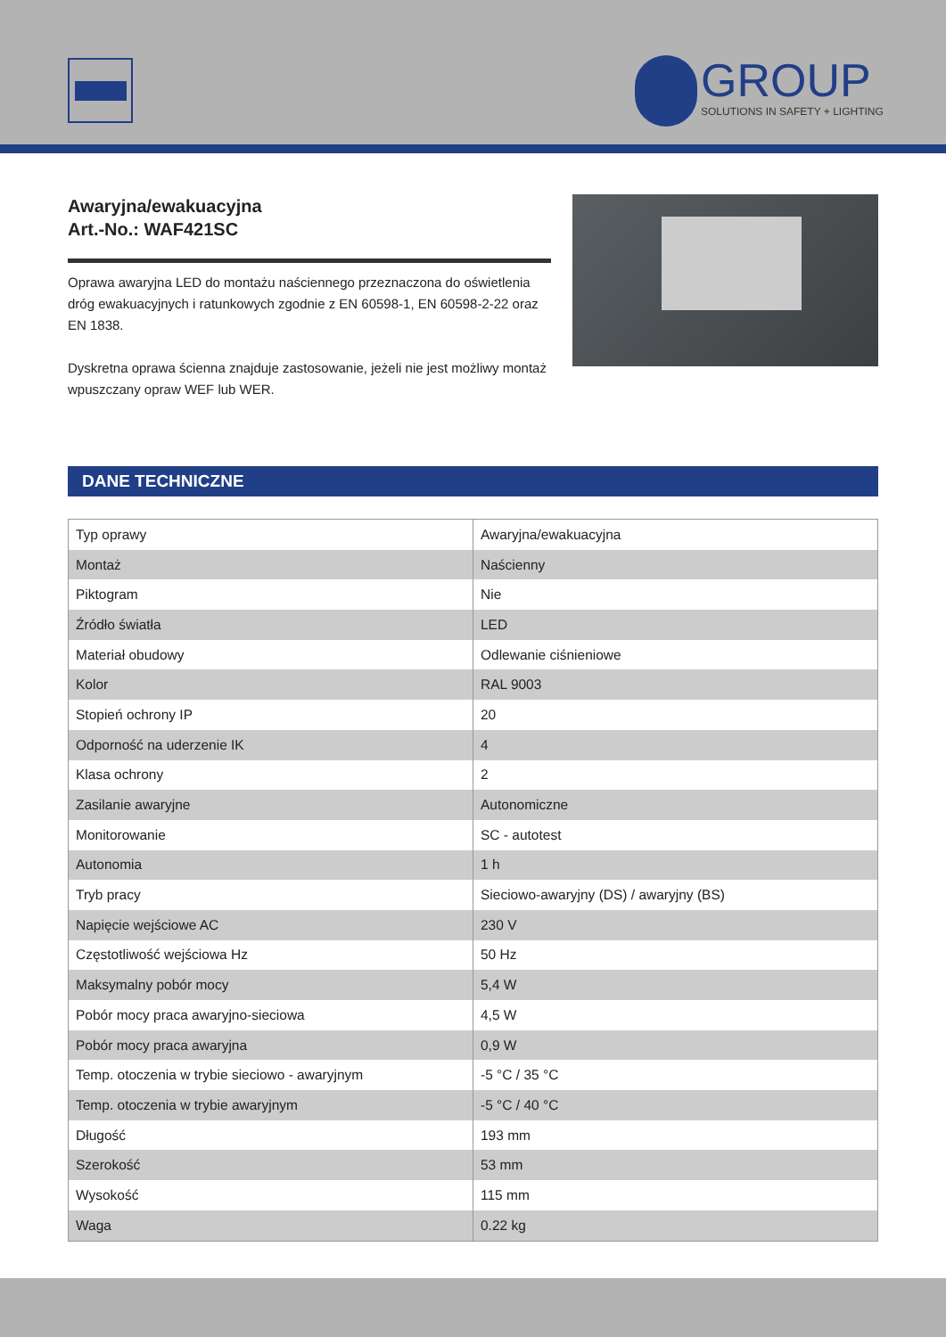GROUP
SOLUTIONS IN SAFETY + LIGHTING
Awaryjna/ewakuacyjna
Art.-No.: WAF421SC
Oprawa awaryjna LED do montażu naściennego przeznaczona do oświetlenia dróg ewakuacyjnych i ratunkowych zgodnie z EN 60598-1, EN 60598-2-22 oraz EN 1838.
Dyskretna oprawa ścienna znajduje zastosowanie, jeżeli nie jest możliwy montaż wpuszczany opraw WEF lub WER.
DANE TECHNICZNE
| Typ oprawy | Awaryjna/ewakuacyjna |
| Montaż | Naścienny |
| Piktogram | Nie |
| Źródło światła | LED |
| Materiał obudowy | Odlewanie ciśnieniowe |
| Kolor | RAL 9003 |
| Stopień ochrony IP | 20 |
| Odporność na uderzenie IK | 4 |
| Klasa ochrony | 2 |
| Zasilanie awaryjne | Autonomiczne |
| Monitorowanie | SC - autotest |
| Autonomia | 1 h |
| Tryb pracy | Sieciowo-awaryjny (DS) / awaryjny (BS) |
| Napięcie wejściowe AC | 230 V |
| Częstotliwość wejściowa Hz | 50 Hz |
| Maksymalny pobór mocy | 5,4 W |
| Pobór mocy praca awaryjno-sieciowa | 4,5 W |
| Pobór mocy praca awaryjna | 0,9 W |
| Temp. otoczenia w trybie sieciowo - awaryjnym | -5 °C / 35 °C |
| Temp. otoczenia w trybie awaryjnym | -5 °C / 40 °C |
| Długość | 193 mm |
| Szerokość | 53 mm |
| Wysokość | 115 mm |
| Waga | 0.22 kg |